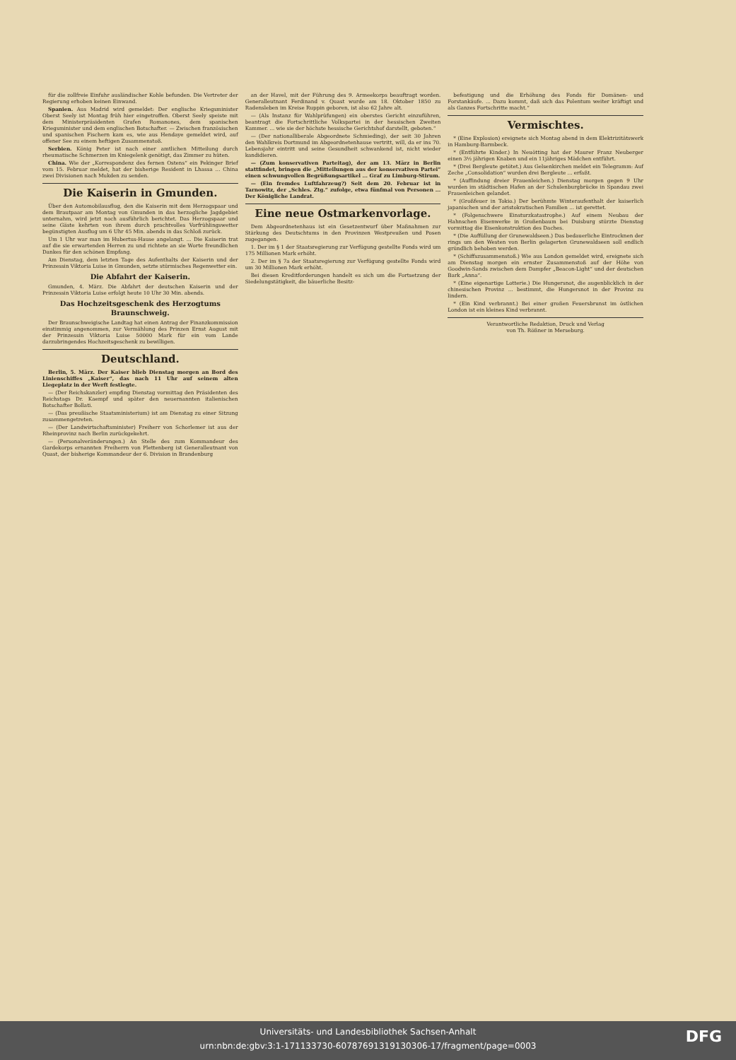für die zollfreie Einfuhr ausländischer Kohle befunden. Die Vertreter der Regierung erhoben keinen Einwand.
Spanien. Aus Madrid wird gemeldet: Der englische Kriegsminister Oberst Seely ist Montag früh hier eingetroffen. Oberst Seely speiste mit dem Ministerpräsidenten Grafen Romanones, dem spanischen Kriegsminister und dem englischen Botschafter. — Zwischen französischen und spanischen Fischern kam es, wie aus Hendaye gemeldet wird, auf offener See zu einem heftigen Zusammenstoß.
Serbien. König Peter ist nach einer amtlichen Mitteilung durch rheumatische Schmerzen im Kniegelenk genötigt, das Zimmer zu hüten.
China. Wie der „Korrespondenz des fernen Ostens“ ein Pekinger Brief vom 15. Februar meldet, hat der bisherige Resident in Lhassa ... China zwei Divisionen nach Mukden zu senden.
Die Kaiserin in Gmunden.
Über den Automobilausflug, den die Kaiserin mit dem Herzogspaar und dem Brautpaar am Montag von Gmunden in das herzogliche Jagdgebiet unternahm, wird jetzt noch ausführlich berichtet. Das Herzogspaar und seine Gäste kehrten von ihrem durch prachtvolles Vorfrühlingswetter begünstigten Ausflug um 6 Uhr 45 Min. abends in das Schloß zurück.
Um 1 Uhr war man im Hubertus-Hause angelangt. ... Die Kaiserin trat auf die sie erwartenden Herren zu und richtete an sie Worte freundlichen Dankes für den schönen Empfang.
Am Dienstag, dem letzten Tage des Aufenthalts der Kaiserin und der Prinzessin Viktoria Luise in Gmunden, setzte stürmisches Regenwetter ein.
Die Abfahrt der Kaiserin.
Gmunden, 4. März. Die Abfahrt der deutschen Kaiserin und der Prinzessin Viktoria Luise erfolgt heute 10 Uhr 30 Min. abends.
Das Hochzeitsgeschenk des Herzogtums Braunschweig.
Der Braunschweigische Landtag hat einen Antrag der Finanzkommission einstimmig angenommen, zur Vermählung des Prinzen Ernst August mit der Prinzessin Viktoria Luise 50000 Mark für ein vom Lande darzubringendes Hochzeitsgeschenk zu bewilligen.
Deutschland.
Berlin, 5. März. Der Kaiser blieb Dienstag morgen an Bord des Linienschiffes „Kaiser“, das nach 11 Uhr auf seinem alten Liegeplatz in der Werft festlegte.
— (Der Reichskanzler) empfing Dienstag vormittag den Präsidenten des Reichstags Dr. Kaempf und später den neuernannten italienischen Botschafter Bollati.
— (Das preußische Staatsministerium) ist am Dienstag zu einer Sitzung zusammengetreten.
— (Der Landwirtschaftsminister) Freiherr von Schorlemer ist aus der Rheinprovinz nach Berlin zurückgekehrt.
— (Personalveränderungen.) An Stelle des zum Kommandeur des Gardekorps ernannten Freiherrn von Plettenberg ist Generalleutnant von Quast, der bisherige Kommandeur der 6. Division in Brandenburg
an der Havel, mit der Führung des 9. Armeekorps beauftragt worden. Generalleutnant Ferdinand v. Quast wurde am 18. Oktober 1850 zu Radensleben im Kreise Ruppin geboren, ist also 62 Jahre alt.
— (Als Instanz für Wahlprüfungen) ein oberstes Gericht einzuführen, beantragt die Fortschrittliche Volkspartei in der hessischen Zweiten Kammer. ... wie sie der höchste hessische Gerichtshof darstellt, geboten.“
— (Der nationalliberale Abgeordnete Schmieding), der seit 30 Jahren den Wahlkreis Dortmund im Abgeordnetenhause vertritt, will, da er ins 70. Lebensjahr eintritt und seine Gesundheit schwankend ist, nicht wieder kandidieren.
— (Zum konservativen Parteitag), der am 13. März in Berlin stattfindet, bringen die „Mitteilungen aus der konservativen Partei“ einen schwungvollen Begrüßungsartikel ... Graf zu Limburg-Stirum.
— (Ein fremdes Luftfahrzeug?) Seit dem 20. Februar ist in Tarnowitz, der „Schles. Ztg.“ zufolge, etwa fünfmal von Personen ... Der Königliche Landrat.
Eine neue Ostmarkenvorlage.
Dem Abgeordnetenhaus ist ein Gesetzentwurf über Maßnahmen zur Stärkung des Deutschtums in den Provinzen Westpreußen und Posen zugegangen.
1. Der im § 1 der Staatsregierung zur Verfügung gestellte Fonds wird um 175 Millionen Mark erhöht.
2. Der im § 7a der Staatsregierung zur Verfügung gestellte Fonds wird um 30 Millionen Mark erhöht.
Bei diesen Kreditforderungen handelt es sich um die Fortsetzung der Siedelungstätigkeit, die bäuerliche Besitz-
befestigung und die Erhöhung des Fonds für Domänen- und Forstankäufe. ... Dazu kommt, daß sich das Polentum weiter kräftigt und als Ganzes Fortschritte macht.“
Vermischtes.
* (Eine Explosion) ereignete sich Montag abend in dem Elektrizitätswerk in Hamburg-Barmbeck.
* (Entführte Kinder.) In Neuötting hat der Maurer Franz Neuberger einen 3½ jährigen Knaben und ein 11jähriges Mädchen entführt.
* (Drei Bergleute getötet.) Aus Gelsenkirchen meldet ein Telegramm: Auf Zeche „Consolidation“ wurden drei Bergleute ... erfaßt.
* (Auffindung dreier Frauenleichen.) Dienstag morgen gegen 9 Uhr wurden im städtischen Hafen an der Schulenburgbrücke in Spandau zwei Frauenleichen gelandet.
* (Großfeuer in Tokio.) Der berühmte Winteraufenthalt der kaiserlich japanischen und der aristokratischen Familien ... ist gerettet.
* (Folgenschwere Einsturzkatastrophe.) Auf einem Neubau der Hahnschen Eisenwerke in Großenbaum bei Duisburg stürzte Dienstag vormittag die Eisenkonstruktion des Daches.
* (Die Auffüllung der Grunewaldseen.) Das bedauerliche Eintrocknen der rings um den Westen von Berlin gelagerten Grunewaldseen soll endlich gründlich behoben werden.
* (Schiffszusammenstoß.) Wie aus London gemeldet wird, ereignete sich am Dienstag morgen ein ernster Zusammenstoß auf der Höhe von Goodwin-Sands zwischen dem Dampfer „Beacon-Light“ und der deutschen Bark „Anna“.
* (Eine eigenartige Lotterie.) Die Hungersnot, die augenblicklich in der chinesischen Provinz ... bestimmt, die Hungersnot in der Provinz zu lindern.
* (Ein Kind verbrannt.) Bei einer großen Feuersbrunst im östlichen London ist ein kleines Kind verbrannt.
Verantwortliche Redaktion, Druck und Verlag
von Th. Rößner in Merseburg.
Universitäts- und Landesbibliothek Sachsen-Anhalt
urn:nbn:de:gbv:3:1-171133730-60787691319130306-17/fragment/page=0003
DFG